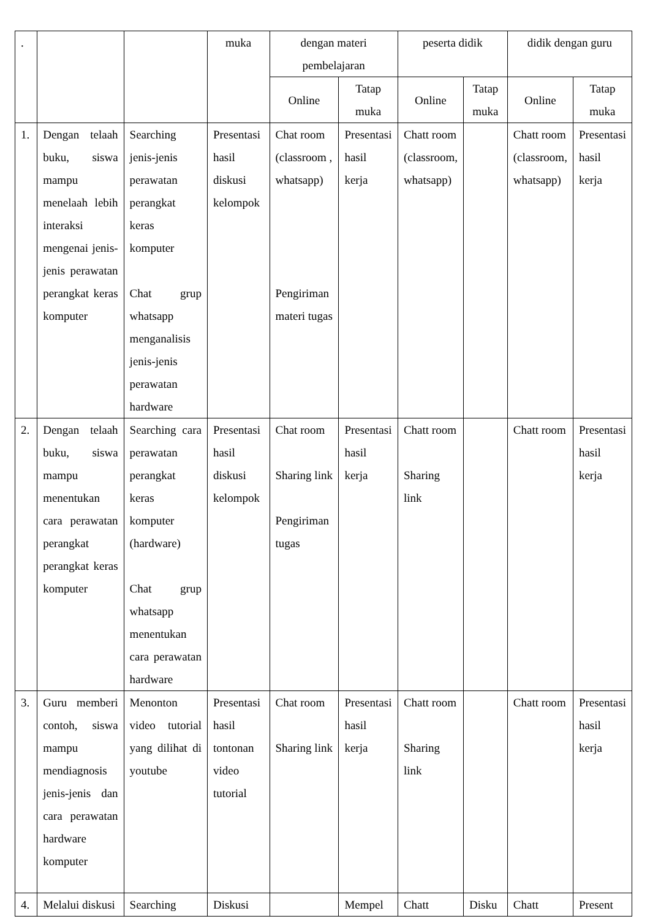| . | | | muka | dengan materi pembelajaran | | peserta didik | | didik dengan guru | |
| | | | | Online | Tatap muka | Online | Tatap muka | Online | Tatap muka |
| 1. | Dengan telaah buku, siswa mampu menelaah lebih interaksi mengenai jenis-jenis perawatan perangkat keras komputer | Searching jenis-jenis perawatan perangkat keras komputer Chat grup whatsapp menganalisis jenis-jenis perawatan hardware | Presentasi hasil diskusi kelompok | Chat room (classroom , whatsapp) Pengiriman materi tugas | Presentasi hasil kerja | Chatt room (classroom, whatsapp) | | Chatt room (classroom, whatsapp) | Presentasi hasil kerja |
| 2. | Dengan telaah buku, siswa mampu menentukan cara perawatan perangkat perangkat keras komputer | Searching cara perawatan perangkat keras komputer (hardware) Chat grup whatsapp menentukan cara perawatan hardware | Presentasi hasil diskusi kelompok | Chat room Sharing link Pengiriman tugas | Presentasi hasil kerja | Chatt room Sharing link | | Chatt room | Presentasi hasil kerja |
| 3. | Guru memberi contoh, siswa mampu mendiagnosis jenis-jenis dan cara perawatan hardware komputer | Menonton video tutorial yang dilihat di youtube | Presentasi hasil tontonan video tutorial | Chat room Sharing link | Presentasi hasil kerja | Chatt room Sharing link | | Chatt room | Presentasi hasil kerja |
| 4. | Melalui diskusi | Searching | Diskusi | | Mempel | Chatt | Disku | Chatt | Present |